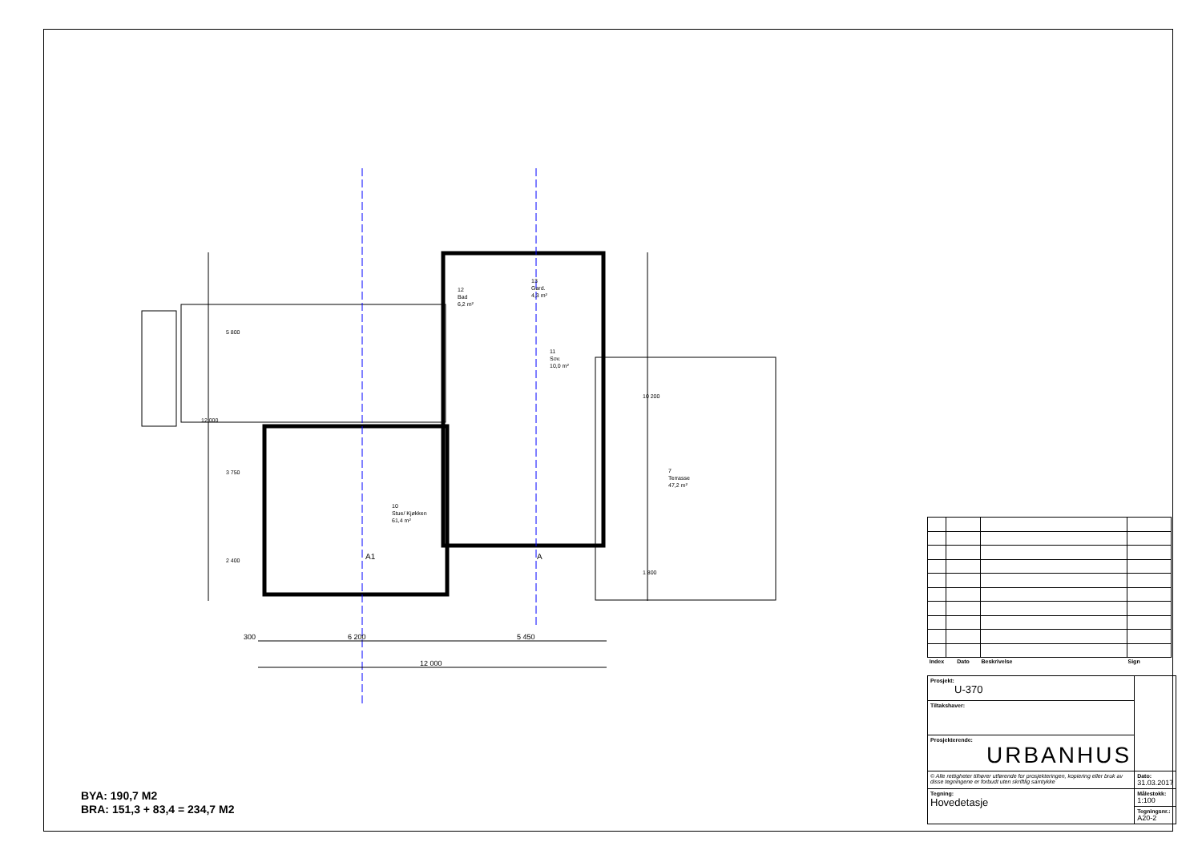A1 A
12
Bad
6,2 m²
13
Gard.
4,3 m²
11
Sov.
10,0 m²
10
Stue/ Kjøkken
61,4 m²
7
Terrasse
47,2 m²
5 800
3 750
2 400
12 000
10 200
1 800
300 6 200 5 450
12 000
BYA: 190,7 M2
BRA: 151,3 + 83,4 = 234,7 M2
| Index | Dato | Beskrivelse | Sign |
| --- | --- | --- | --- |
| Prosjekt: U-370 | |
| Tiltakshaver: | |
| Prosjekterende: URBANHUS | |
| © Alle rettigheter tilhører utførende for prosjekteringen, kopiering eller bruk av disse tegningene er forbudt uten skriftlig samtykke | Dato: 31.03.2017 |
| Tegning: Hovedetasje | Målestokk: 1:100 |
| | Tegningsnr.: A20-2 |